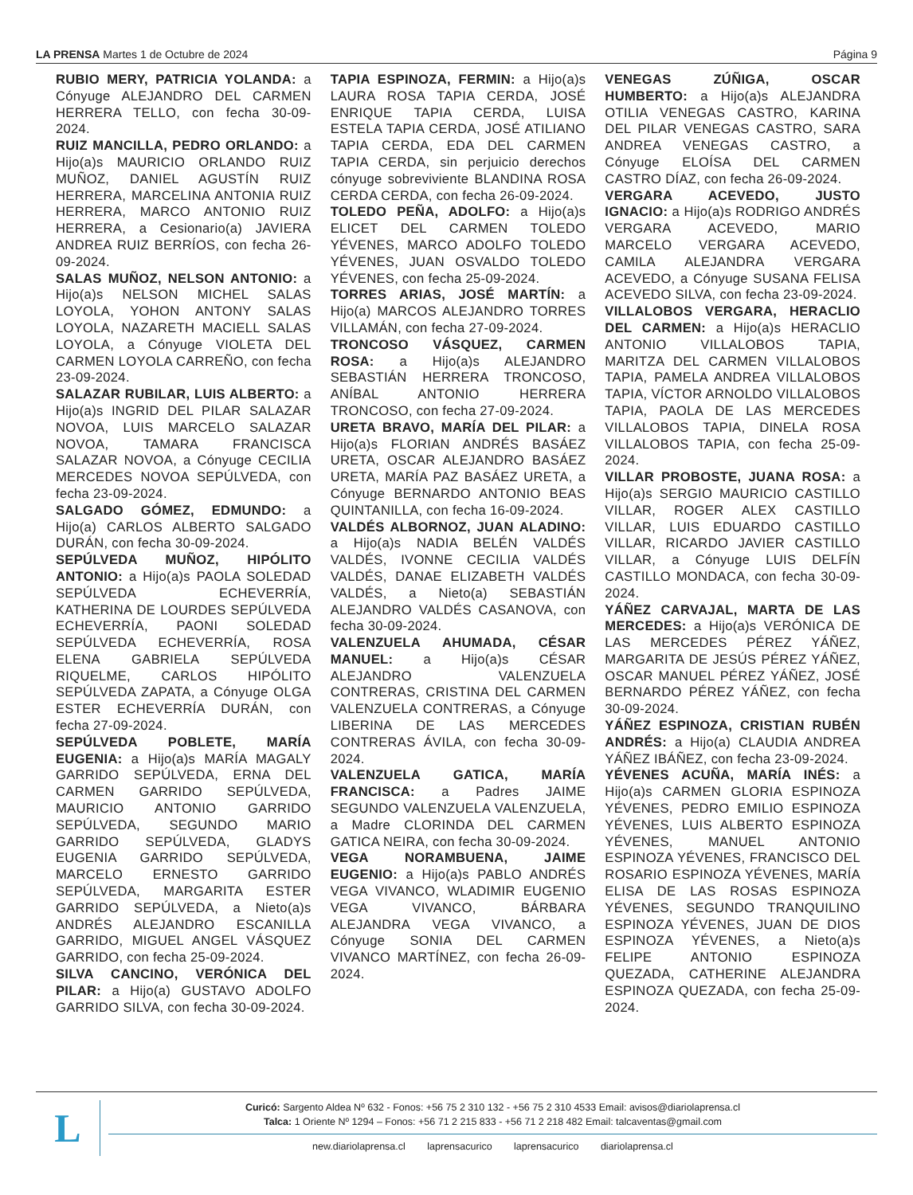LA PRENSA Martes 1 de Octubre de 2024
Página 9
RUBIO MERY, PATRICIA YOLANDA: a Cónyuge ALEJANDRO DEL CARMEN HERRERA TELLO, con fecha 30-09-2024.
RUIZ MANCILLA, PEDRO ORLANDO: a Hijo(a)s MAURICIO ORLANDO RUIZ MUÑOZ, DANIEL AGUSTÍN RUIZ HERRERA, MARCELINA ANTONIA RUIZ HERRERA, MARCO ANTONIO RUIZ HERRERA, a Cesionario(a) JAVIERA ANDREA RUIZ BERRÍOS, con fecha 26-09-2024.
SALAS MUÑOZ, NELSON ANTONIO: a Hijo(a)s NELSON MICHEL SALAS LOYOLA, YOHON ANTONY SALAS LOYOLA, NAZARETH MACIELL SALAS LOYOLA, a Cónyuge VIOLETA DEL CARMEN LOYOLA CARREÑO, con fecha 23-09-2024.
SALAZAR RUBILAR, LUIS ALBERTO: a Hijo(a)s INGRID DEL PILAR SALAZAR NOVOA, LUIS MARCELO SALAZAR NOVOA, TAMARA FRANCISCA SALAZAR NOVOA, a Cónyuge CECILIA MERCEDES NOVOA SEPÚLVEDA, con fecha 23-09-2024.
SALGADO GÓMEZ, EDMUNDO: a Hijo(a) CARLOS ALBERTO SALGADO DURÁN, con fecha 30-09-2024.
SEPÚLVEDA MUÑOZ, HIPÓLITO ANTONIO: a Hijo(a)s PAOLA SOLEDAD SEPÚLVEDA ECHEVERRÍA, KATHERINA DE LOURDES SEPÚLVEDA ECHEVERRÍA, PAONI SOLEDAD SEPÚLVEDA ECHEVERRÍA, ROSA ELENA GABRIELA SEPÚLVEDA RIQUELME, CARLOS HIPÓLITO SEPÚLVEDA ZAPATA, a Cónyuge OLGA ESTER ECHEVERRÍA DURÁN, con fecha 27-09-2024.
SEPÚLVEDA POBLETE, MARÍA EUGENIA: a Hijo(a)s MARÍA MAGALY GARRIDO SEPÚLVEDA, ERNA DEL CARMEN GARRIDO SEPÚLVEDA, MAURICIO ANTONIO GARRIDO SEPÚLVEDA, SEGUNDO MARIO GARRIDO SEPÚLVEDA, GLADYS EUGENIA GARRIDO SEPÚLVEDA, MARCELO ERNESTO GARRIDO SEPÚLVEDA, MARGARITA ESTER GARRIDO SEPÚLVEDA, a Nieto(a)s ANDRÉS ALEJANDRO ESCANILLA GARRIDO, MIGUEL ANGEL VÁSQUEZ GARRIDO, con fecha 25-09-2024.
SILVA CANCINO, VERÓNICA DEL PILAR: a Hijo(a) GUSTAVO ADOLFO GARRIDO SILVA, con fecha 30-09-2024.
TAPIA ESPINOZA, FERMIN: a Hijo(a)s LAURA ROSA TAPIA CERDA, JOSÉ ENRIQUE TAPIA CERDA, LUISA ESTELA TAPIA CERDA, JOSÉ ATILIANO TAPIA CERDA, EDA DEL CARMEN TAPIA CERDA, sin perjuicio derechos cónyuge sobreviviente BLANDINA ROSA CERDA CERDA, con fecha 26-09-2024.
TOLEDO PEÑA, ADOLFO: a Hijo(a)s ELICET DEL CARMEN TOLEDO YÉVENES, MARCO ADOLFO TOLEDO YÉVENES, JUAN OSVALDO TOLEDO YÉVENES, con fecha 25-09-2024.
TORRES ARIAS, JOSÉ MARTÍN: a Hijo(a) MARCOS ALEJANDRO TORRES VILLAMÁN, con fecha 27-09-2024.
TRONCOSO VÁSQUEZ, CARMEN ROSA: a Hijo(a)s ALEJANDRO SEBASTIÁN HERRERA TRONCOSO, ANÍBAL ANTONIO HERRERA TRONCOSO, con fecha 27-09-2024.
URETA BRAVO, MARÍA DEL PILAR: a Hijo(a)s FLORIAN ANDRÉS BASÁEZ URETA, OSCAR ALEJANDRO BASÁEZ URETA, MARÍA PAZ BASÁEZ URETA, a Cónyuge BERNARDO ANTONIO BEAS QUINTANILLA, con fecha 16-09-2024.
VALDÉS ALBORNOZ, JUAN ALADINO: a Hijo(a)s NADIA BELÉN VALDÉS VALDÉS, IVONNE CECILIA VALDÉS VALDÉS, DANAE ELIZABETH VALDÉS VALDÉS, a Nieto(a) SEBASTIÁN ALEJANDRO VALDÉS CASANOVA, con fecha 30-09-2024.
VALENZUELA AHUMADA, CÉSAR MANUEL: a Hijo(a)s CÉSAR ALEJANDRO VALENZUELA CONTRERAS, CRISTINA DEL CARMEN VALENZUELA CONTRERAS, a Cónyuge LIBERINA DE LAS MERCEDES CONTRERAS ÁVILA, con fecha 30-09-2024.
VALENZUELA GATICA, MARÍA FRANCISCA: a Padres JAIME SEGUNDO VALENZUELA VALENZUELA, a Madre CLORINDA DEL CARMEN GATICA NEIRA, con fecha 30-09-2024.
VEGA NORAMBUENA, JAIME EUGENIO: a Hijo(a)s PABLO ANDRÉS VEGA VIVANCO, WLADIMIR EUGENIO VEGA VIVANCO, BÁRBARA ALEJANDRA VEGA VIVANCO, a Cónyuge SONIA DEL CARMEN VIVANCO MARTÍNEZ, con fecha 26-09-2024.
VENEGAS ZÚÑIGA, OSCAR HUMBERTO: a Hijo(a)s ALEJANDRA OTILIA VENEGAS CASTRO, KARINA DEL PILAR VENEGAS CASTRO, SARA ANDREA VENEGAS CASTRO, a Cónyuge ELOÍSA DEL CARMEN CASTRO DÍAZ, con fecha 26-09-2024.
VERGARA ACEVEDO, JUSTO IGNACIO: a Hijo(a)s RODRIGO ANDRÉS VERGARA ACEVEDO, MARIO MARCELO VERGARA ACEVEDO, CAMILA ALEJANDRA VERGARA ACEVEDO, a Cónyuge SUSANA FELISA ACEVEDO SILVA, con fecha 23-09-2024.
VILLALOBOS VERGARA, HERACLIO DEL CARMEN: a Hijo(a)s HERACLIO ANTONIO VILLALOBOS TAPIA, MARITZA DEL CARMEN VILLALOBOS TAPIA, PAMELA ANDREA VILLALOBOS TAPIA, VÍCTOR ARNOLDO VILLALOBOS TAPIA, PAOLA DE LAS MERCEDES VILLALOBOS TAPIA, DINELA ROSA VILLALOBOS TAPIA, con fecha 25-09-2024.
VILLAR PROBOSTE, JUANA ROSA: a Hijo(a)s SERGIO MAURICIO CASTILLO VILLAR, ROGER ALEX CASTILLO VILLAR, LUIS EDUARDO CASTILLO VILLAR, RICARDO JAVIER CASTILLO VILLAR, a Cónyuge LUIS DELFÍN CASTILLO MONDACA, con fecha 30-09-2024.
YÁÑEZ CARVAJAL, MARTA DE LAS MERCEDES: a Hijo(a)s VERÓNICA DE LAS MERCEDES PÉREZ YÁÑEZ, MARGARITA DE JESÚS PÉREZ YÁÑEZ, OSCAR MANUEL PÉREZ YÁÑEZ, JOSÉ BERNARDO PÉREZ YÁÑEZ, con fecha 30-09-2024.
YÁÑEZ ESPINOZA, CRISTIAN RUBÉN ANDRÉS: a Hijo(a) CLAUDIA ANDREA YÁÑEZ IBÁÑEZ, con fecha 23-09-2024.
YÉVENES ACUÑA, MARÍA INÉS: a Hijo(a)s CARMEN GLORIA ESPINOZA YÉVENES, PEDRO EMILIO ESPINOZA YÉVENES, LUIS ALBERTO ESPINOZA YÉVENES, MANUEL ANTONIO ESPINOZA YÉVENES, FRANCISCO DEL ROSARIO ESPINOZA YÉVENES, MARÍA ELISA DE LAS ROSAS ESPINOZA YÉVENES, SEGUNDO TRANQUILINO ESPINOZA YÉVENES, JUAN DE DIOS ESPINOZA YÉVENES, a Nieto(a)s FELIPE ANTONIO ESPINOZA QUEZADA, CATHERINE ALEJANDRA ESPINOZA QUEZADA, con fecha 25-09-2024.
L
Curicó: Sargento Aldea Nº 632 - Fonos: +56 75 2 310 132 - +56 75 2 310 4533 Email: avisos@diariolaprensa.cl
Talca: 1 Oriente Nº 1294 – Fonos: +56 71 2 215 833 - +56 71 2 218 482 Email: talcaventas@gmail.com
new.diariolaprensa.cl laprensacurico laprensacurico diariolaprensa.cl